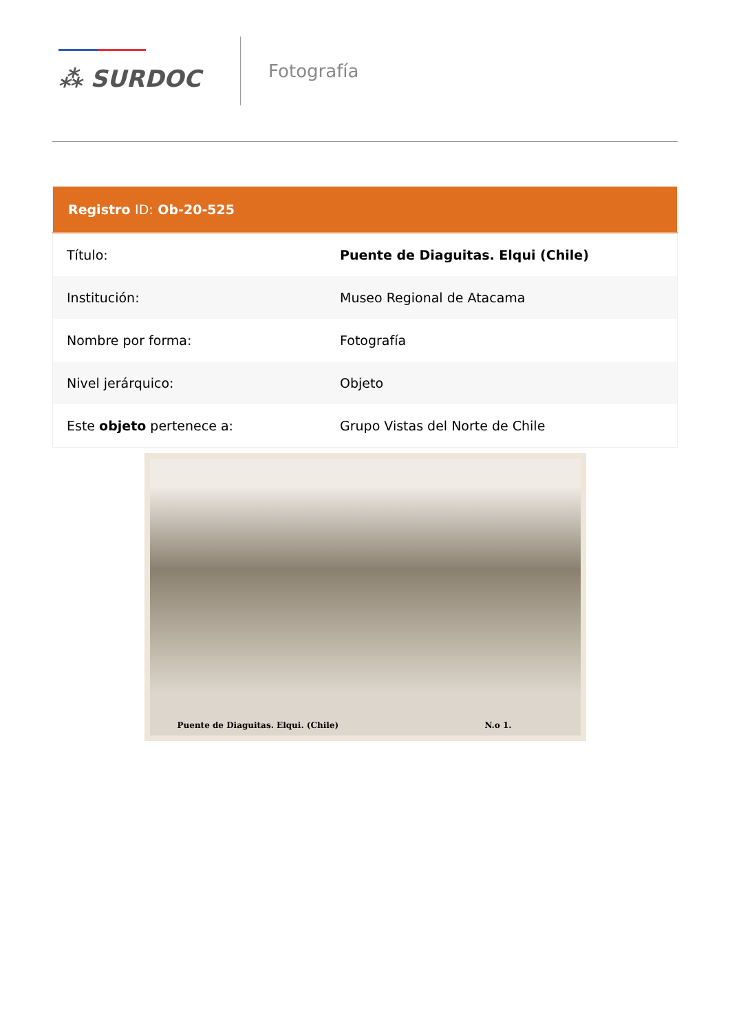⁂ SURDOC
Fotografía
| Registro ID: Ob-20-525 | |
| --- | --- |
| Título: | Puente de Diaguitas. Elqui (Chile) |
| Institución: | Museo Regional de Atacama |
| Nombre por forma: | Fotografía |
| Nivel jerárquico: | Objeto |
| Este objeto pertenece a: | Grupo Vistas del Norte de Chile |
Puente de Diaguitas. Elqui. (Chile) N.o 1.